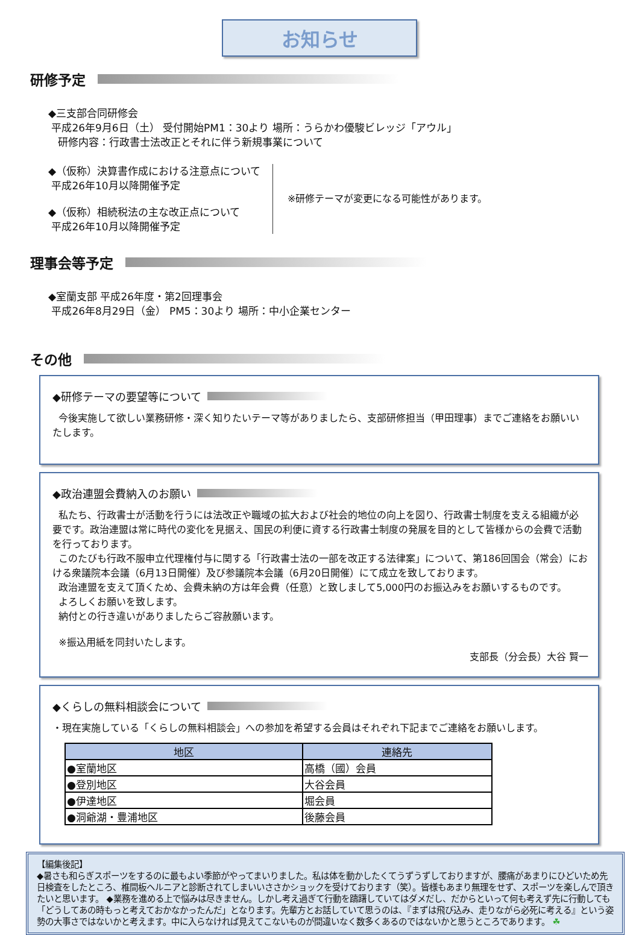お知らせ
研修予定
◆三支部合同研修会
平成26年9月6日（土） 受付開始PM1：30より 場所：うらかわ優駿ビレッジ「アウル」
研修内容：行政書士法改正とそれに伴う新規事業について
◆（仮称）決算書作成における注意点について
平成26年10月以降開催予定
◆（仮称）相続税法の主な改正点について
平成26年10月以降開催予定
※研修テーマが変更になる可能性があります。
理事会等予定
◆室蘭支部 平成26年度・第2回理事会
平成26年8月29日（金） PM5：30より 場所：中小企業センター
その他
◆研修テーマの要望等について
今後実施して欲しい業務研修・深く知りたいテーマ等がありましたら、支部研修担当（甲田理事）までご連絡をお願いいたします。
◆政治連盟会費納入のお願い
私たち、行政書士が活動を行うには法改正や職域の拡大および社会的地位の向上を図り、行政書士制度を支える組織が必要です。政治連盟は常に時代の変化を見据え、国民の利便に資する行政書士制度の発展を目的として皆様からの会費で活動を行っております。
このたびも行政不服申立代理権付与に関する「行政書士法の一部を改正する法律案」について、第186回国会（常会）における衆議院本会議（6月13日開催）及び参議院本会議（6月20日開催）にて成立を致しております。
政治連盟を支えて頂くため、会費未納の方は年会費（任意）と致しまして5,000円のお振込みをお願いするものです。
よろしくお願いを致します。
納付との行き違いがありましたらご容赦願います。
※振込用紙を同封いたします。
支部長（分会長）大谷 賢一
◆くらしの無料相談会について
・現在実施している「くらしの無料相談会」への参加を希望する会員はそれぞれ下記までご連絡をお願いします。
| 地区 | 連絡先 |
| --- | --- |
| ●室蘭地区 | 高橋（國）会員 |
| ●登別地区 | 大谷会員 |
| ●伊達地区 | 堀会員 |
| ●洞爺湖・豊浦地区 | 後藤会員 |
【編集後記】
◆暑さも和らぎスポーツをするのに最もよい季節がやってまいりました。私は体を動かしたくてうずうずしておりますが、腰痛があまりにひどいため先日検査をしたところ、椎間板ヘルニアと診断されてしまいいささかショックを受けております（笑）。皆様もあまり無理をせず、スポーツを楽しんで頂きたいと思います。 ◆業務を進める上で悩みは尽きません。しかし考え過ぎて行動を躊躇していてはダメだし、だからといって何も考えず先に行動しても「どうしてあの時もっと考えておかなかったんだ」となります。先輩方とお話していて思うのは、『まずは飛び込み、走りながら必死に考える』という姿勢の大事さではないかと考えます。中に入らなければ見えてこないものが間違いなく数多くあるのではないかと思うところであります。 ☘